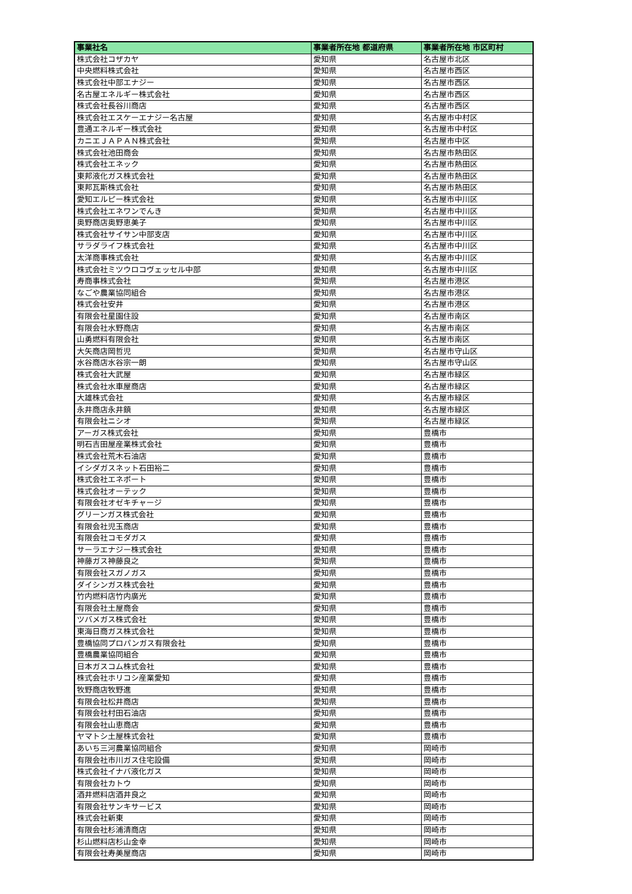| 事業社名 | 事業者所在地 都道府県 | 事業者所在地 市区町村 |
| --- | --- | --- |
| 株式会社コザカヤ | 愛知県 | 名古屋市北区 |
| 中央燃料株式会社 | 愛知県 | 名古屋市西区 |
| 株式会社中部エナジー | 愛知県 | 名古屋市西区 |
| 名古屋エネルギー株式会社 | 愛知県 | 名古屋市西区 |
| 株式会社長谷川商店 | 愛知県 | 名古屋市西区 |
| 株式会社エスケーエナジー名古屋 | 愛知県 | 名古屋市中村区 |
| 豊通エネルギー株式会社 | 愛知県 | 名古屋市中村区 |
| カニエＪＡＰＡＮ株式会社 | 愛知県 | 名古屋市中区 |
| 株式会社池田商会 | 愛知県 | 名古屋市熱田区 |
| 株式会社エネック | 愛知県 | 名古屋市熱田区 |
| 東邦液化ガス株式会社 | 愛知県 | 名古屋市熱田区 |
| 東邦瓦斯株式会社 | 愛知県 | 名古屋市熱田区 |
| 愛知エルピー株式会社 | 愛知県 | 名古屋市中川区 |
| 株式会社エネワンでんき | 愛知県 | 名古屋市中川区 |
| 奥野商店奥野恵美子 | 愛知県 | 名古屋市中川区 |
| 株式会社サイサン中部支店 | 愛知県 | 名古屋市中川区 |
| サラダライフ株式会社 | 愛知県 | 名古屋市中川区 |
| 太洋商事株式会社 | 愛知県 | 名古屋市中川区 |
| 株式会社ミツウロコヴェッセル中部 | 愛知県 | 名古屋市中川区 |
| 寿商事株式会社 | 愛知県 | 名古屋市港区 |
| なごや農業協同組合 | 愛知県 | 名古屋市港区 |
| 株式会社安井 | 愛知県 | 名古屋市港区 |
| 有限会社星園住設 | 愛知県 | 名古屋市南区 |
| 有限会社水野商店 | 愛知県 | 名古屋市南区 |
| 山勇燃料有限会社 | 愛知県 | 名古屋市南区 |
| 大矢商店岡哲児 | 愛知県 | 名古屋市守山区 |
| 水谷商店水谷宗一朗 | 愛知県 | 名古屋市守山区 |
| 株式会社大武屋 | 愛知県 | 名古屋市緑区 |
| 株式会社水車屋商店 | 愛知県 | 名古屋市緑区 |
| 大雄株式会社 | 愛知県 | 名古屋市緑区 |
| 永井商店永井鎮 | 愛知県 | 名古屋市緑区 |
| 有限会社ニシオ | 愛知県 | 名古屋市緑区 |
| アーガス株式会社 | 愛知県 | 豊橋市 |
| 明石吉田屋産業株式会社 | 愛知県 | 豊橋市 |
| 株式会社荒木石油店 | 愛知県 | 豊橋市 |
| イシダガスネット石田裕二 | 愛知県 | 豊橋市 |
| 株式会社エネポート | 愛知県 | 豊橋市 |
| 株式会社オーテック | 愛知県 | 豊橋市 |
| 有限会社オゼキチャージ | 愛知県 | 豊橋市 |
| グリーンガス株式会社 | 愛知県 | 豊橋市 |
| 有限会社児玉商店 | 愛知県 | 豊橋市 |
| 有限会社コモダガス | 愛知県 | 豊橋市 |
| サーラエナジー株式会社 | 愛知県 | 豊橋市 |
| 神藤ガス神藤良之 | 愛知県 | 豊橋市 |
| 有限会社スガノガス | 愛知県 | 豊橋市 |
| ダイシンガス株式会社 | 愛知県 | 豊橋市 |
| 竹内燃料店竹内廣光 | 愛知県 | 豊橋市 |
| 有限会社土屋商会 | 愛知県 | 豊橋市 |
| ツバメガス株式会社 | 愛知県 | 豊橋市 |
| 東海日商ガス株式会社 | 愛知県 | 豊橋市 |
| 豊橋協同プロパンガス有限会社 | 愛知県 | 豊橋市 |
| 豊橋農業協同組合 | 愛知県 | 豊橋市 |
| 日本ガスコム株式会社 | 愛知県 | 豊橋市 |
| 株式会社ホリコシ産業愛知 | 愛知県 | 豊橋市 |
| 牧野商店牧野進 | 愛知県 | 豊橋市 |
| 有限会社松井商店 | 愛知県 | 豊橋市 |
| 有限会社村田石油店 | 愛知県 | 豊橋市 |
| 有限会社山恵商店 | 愛知県 | 豊橋市 |
| ヤマトシ土屋株式会社 | 愛知県 | 豊橋市 |
| あいち三河農業協同組合 | 愛知県 | 岡崎市 |
| 有限会社市川ガス住宅設備 | 愛知県 | 岡崎市 |
| 株式会社イナバ液化ガス | 愛知県 | 岡崎市 |
| 有限会社カトウ | 愛知県 | 岡崎市 |
| 酒井燃料店酒井良之 | 愛知県 | 岡崎市 |
| 有限会社サンキサービス | 愛知県 | 岡崎市 |
| 株式会社新東 | 愛知県 | 岡崎市 |
| 有限会社杉浦清商店 | 愛知県 | 岡崎市 |
| 杉山燃料店杉山金幸 | 愛知県 | 岡崎市 |
| 有限会社寿美屋商店 | 愛知県 | 岡崎市 |